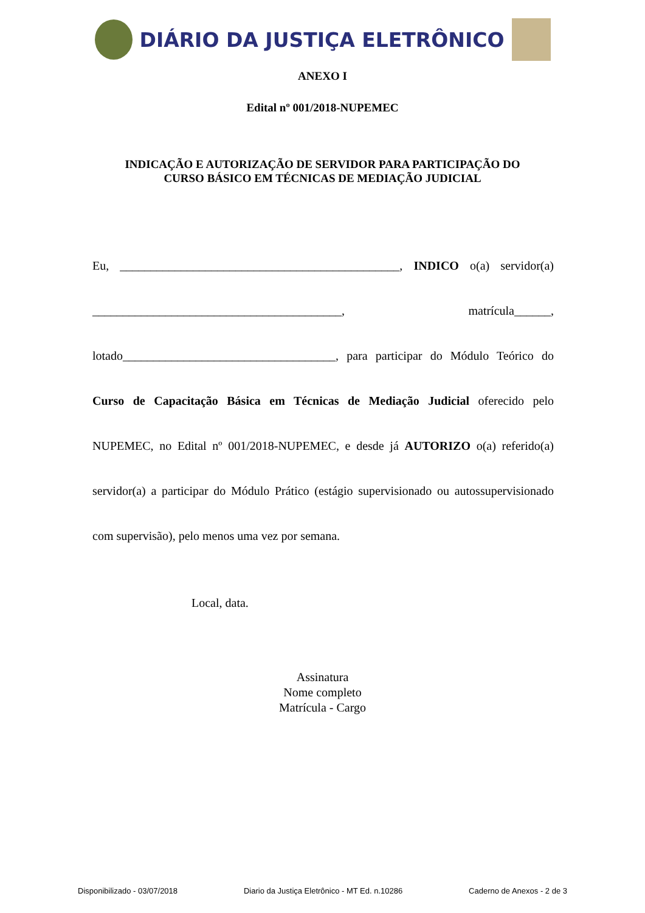DIÁRIO DA JUSTIÇA ELETRÔNICO
ANEXO I
Edital nº 001/2018-NUPEMEC
INDICAÇÃO E AUTORIZAÇÃO DE SERVIDOR PARA PARTICIPAÇÃO DO
CURSO BÁSICO EM TÉCNICAS DE MEDIAÇÃO JUDICIAL
Eu, ______________________________________________, INDICO o(a) servidor(a) _________________________________________, matrícula______, lotado___________________________________, para participar do Módulo Teórico do Curso de Capacitação Básica em Técnicas de Mediação Judicial oferecido pelo NUPEMEC, no Edital nº 001/2018-NUPEMEC, e desde já AUTORIZO o(a) referido(a) servidor(a) a participar do Módulo Prático (estágio supervisionado ou autossupervisionado com supervisão), pelo menos uma vez por semana.
Local, data.
Assinatura
Nome completo
Matrícula - Cargo
Disponibilizado - 03/07/2018 Diario da Justiça Eletrônico - MT Ed. n.10286 Caderno de Anexos - 2 de 3